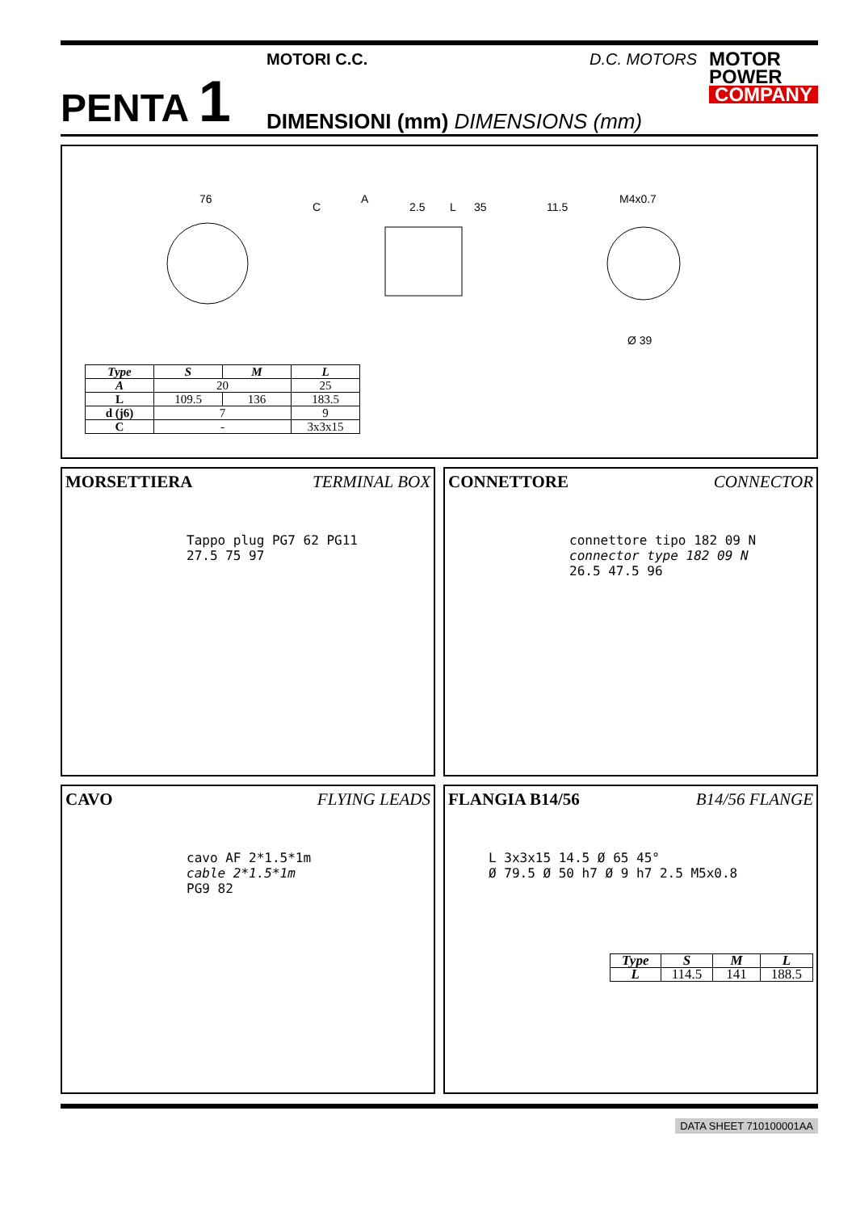PENTA 1
MOTORI C.C. D.C. MOTORS
DIMENSIONI (mm) DIMENSIONS (mm)
MOTOR
POWER
COMPANY
76
L
2.5
35
11.5
M4x0.7
Ø 39
A
C
| Type | S | M | L |
| --- | --- | --- | --- |
| A | 20 | | 25 |
| L | 109.5 | 136 | 183.5 |
| d (j6) | 7 | | 9 |
| C | - | | 3x3x15 |
MORSETTIERA TERMINAL BOX
Tappo plug PG7 62 PG11
27.5 75 97
CONNETTORE CONNECTOR
connettore tipo 182 09 N
connector type 182 09 N
26.5 47.5 96
CAVO FLYING LEADS
cavo AF 2*1.5*1m
cable 2*1.5*1m
PG9 82
FLANGIA B14/56 B14/56 FLANGE
L 3x3x15 14.5 Ø 65 45°
Ø 79.5 Ø 50 h7 Ø 9 h7 2.5 M5x0.8
| Type | S | M | L |
| --- | --- | --- | --- |
| L | 114.5 | 141 | 188.5 |
DATA SHEET 710100001AA